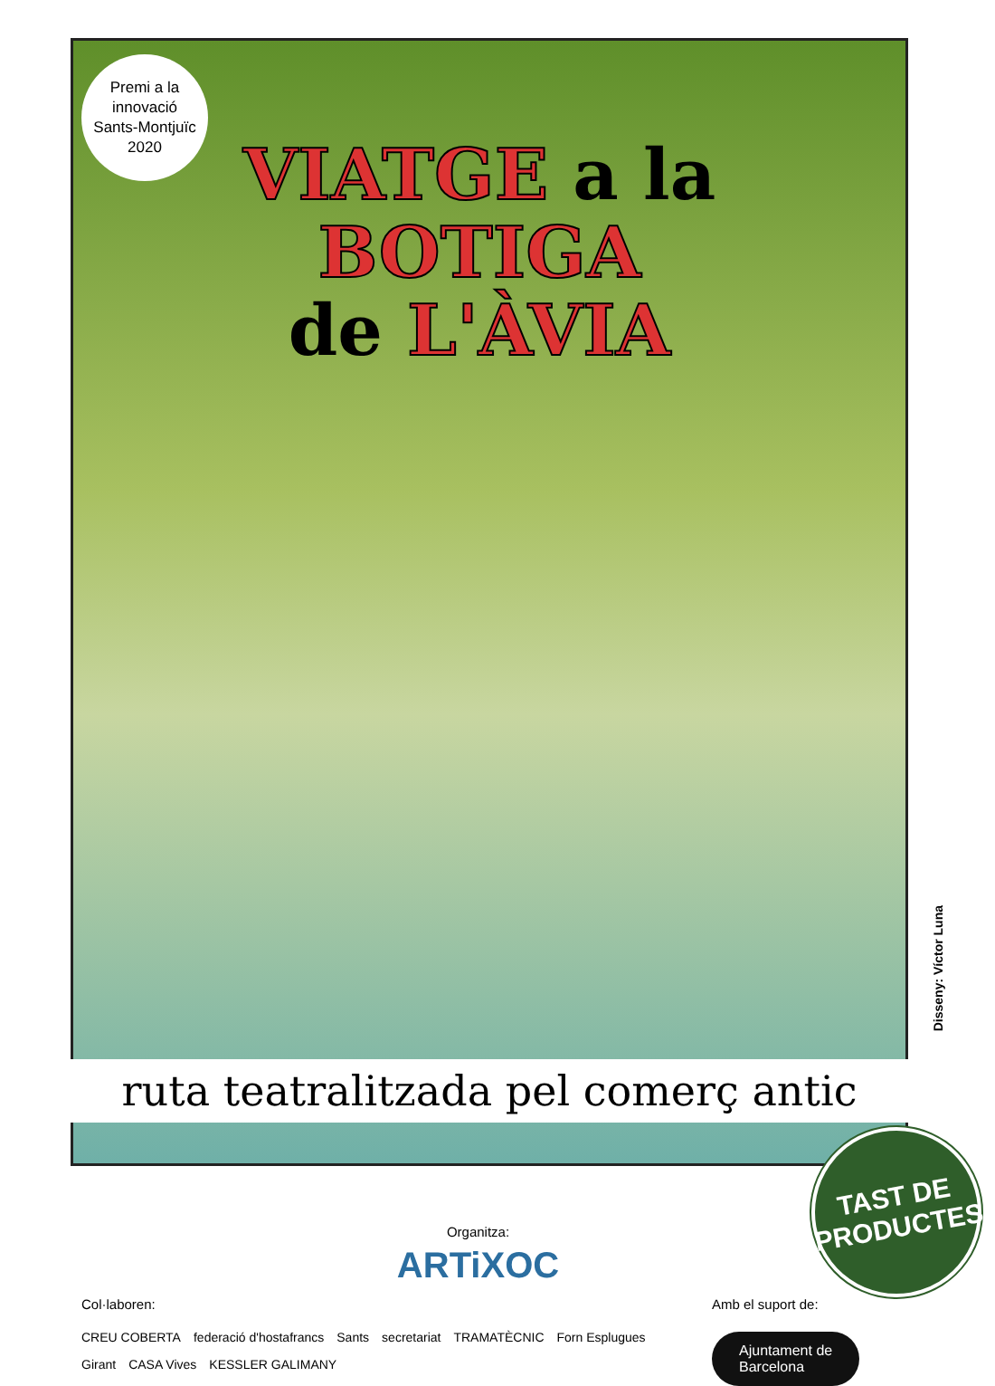Premi a la
innovació
Sants-Montjuïc
2020
VIATGE a la BOTIGA
de L'ÀVIA
Disseny: Víctor Luna
ruta teatralitzada pel comerç antic
TAST DE
PRODUCTES
Organitza:
ARTiXOC
Col·laboren:
CREU COBERTA federació d'hostafrancs Sants secretariat TRAMATÈCNIC Forn Esplugues Girant CASA Vives KESSLER GALIMANY
Amb el suport de:
Ajuntament de
Barcelona